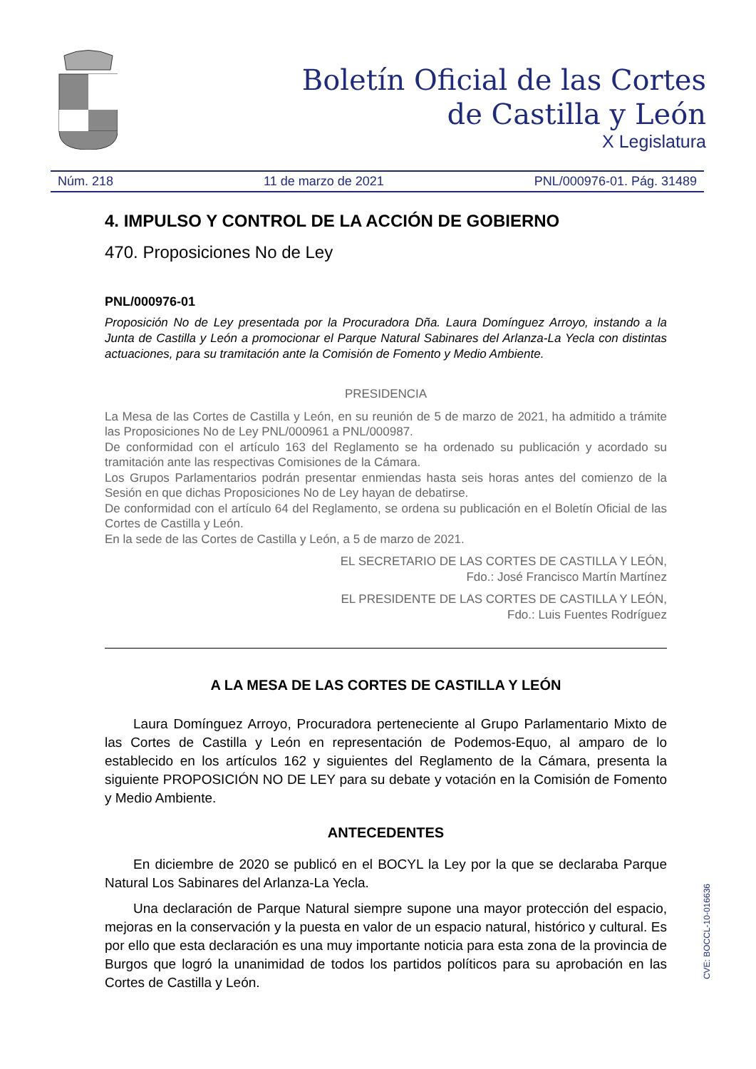Boletín Oficial de las Cortes
de Castilla y León
X Legislatura
Núm. 218 11 de marzo de 2021 PNL/000976-01. Pág. 31489
4. IMPULSO Y CONTROL DE LA ACCIÓN DE GOBIERNO
470. Proposiciones No de Ley
PNL/000976-01
Proposición No de Ley presentada por la Procuradora Dña. Laura Domínguez Arroyo, instando a la Junta de Castilla y León a promocionar el Parque Natural Sabinares del Arlanza-La Yecla con distintas actuaciones, para su tramitación ante la Comisión de Fomento y Medio Ambiente.
PRESIDENCIA
La Mesa de las Cortes de Castilla y León, en su reunión de 5 de marzo de 2021, ha admitido a trámite las Proposiciones No de Ley PNL/000961 a PNL/000987.
De conformidad con el artículo 163 del Reglamento se ha ordenado su publicación y acordado su tramitación ante las respectivas Comisiones de la Cámara.
Los Grupos Parlamentarios podrán presentar enmiendas hasta seis horas antes del comienzo de la Sesión en que dichas Proposiciones No de Ley hayan de debatirse.
De conformidad con el artículo 64 del Reglamento, se ordena su publicación en el Boletín Oficial de las Cortes de Castilla y León.
En la sede de las Cortes de Castilla y León, a 5 de marzo de 2021.
EL SECRETARIO DE LAS CORTES DE CASTILLA Y LEÓN,
Fdo.: José Francisco Martín Martínez
EL PRESIDENTE DE LAS CORTES DE CASTILLA Y LEÓN,
Fdo.: Luis Fuentes Rodríguez
A LA MESA DE LAS CORTES DE CASTILLA Y LEÓN
Laura Domínguez Arroyo, Procuradora perteneciente al Grupo Parlamentario Mixto de las Cortes de Castilla y León en representación de Podemos-Equo, al amparo de lo establecido en los artículos 162 y siguientes del Reglamento de la Cámara, presenta la siguiente PROPOSICIÓN NO DE LEY para su debate y votación en la Comisión de Fomento y Medio Ambiente.
ANTECEDENTES
En diciembre de 2020 se publicó en el BOCYL la Ley por la que se declaraba Parque Natural Los Sabinares del Arlanza-La Yecla.
Una declaración de Parque Natural siempre supone una mayor protección del espacio, mejoras en la conservación y la puesta en valor de un espacio natural, histórico y cultural. Es por ello que esta declaración es una muy importante noticia para esta zona de la provincia de Burgos que logró la unanimidad de todos los partidos políticos para su aprobación en las Cortes de Castilla y León.
CVE: BOCCL-10-016636